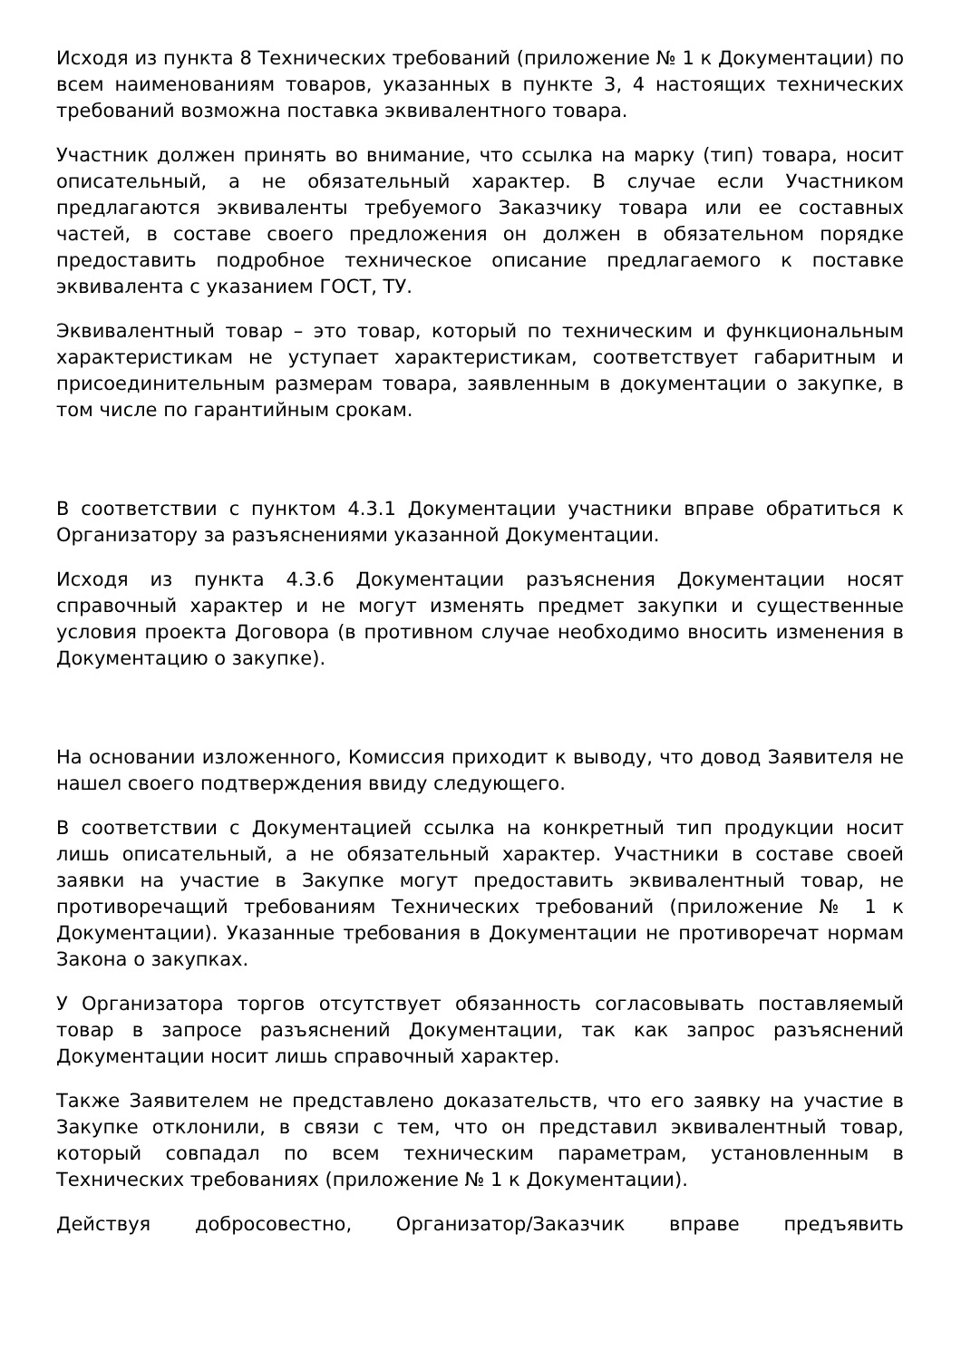Исходя из пункта 8 Технических требований (приложение № 1 к Документации) по всем наименованиям товаров, указанных в пункте 3, 4 настоящих технических требований возможна поставка эквивалентного товара.
Участник должен принять во внимание, что ссылка на марку (тип) товара, носит описательный, а не обязательный характер. В случае если Участником предлагаются эквиваленты требуемого Заказчику товара или ее составных частей, в составе своего предложения он должен в обязательном порядке предоставить подробное техническое описание предлагаемого к поставке эквивалента с указанием ГОСТ, ТУ.
Эквивалентный товар – это товар, который по техническим и функциональным характеристикам не уступает характеристикам, соответствует габаритным и присоединительным размерам товара, заявленным в документации о закупке, в том числе по гарантийным срокам.
В соответствии с пунктом 4.3.1 Документации участники вправе обратиться к Организатору за разъяснениями указанной Документации.
Исходя из пункта 4.3.6 Документации разъяснения Документации носят справочный характер и не могут изменять предмет закупки и существенные условия проекта Договора (в противном случае необходимо вносить изменения в Документацию о закупке).
На основании изложенного, Комиссия приходит к выводу, что довод Заявителя не нашел своего подтверждения ввиду следующего.
В соответствии с Документацией ссылка на конкретный тип продукции носит лишь описательный, а не обязательный характер. Участники в составе своей заявки на участие в Закупке могут предоставить эквивалентный товар, не противоречащий требованиям Технических требований (приложение № 1 к Документации). Указанные требования в Документации не противоречат нормам Закона о закупках.
У Организатора торгов отсутствует обязанность согласовывать поставляемый товар в запросе разъяснений Документации, так как запрос разъяснений Документации носит лишь справочный характер.
Также Заявителем не представлено доказательств, что его заявку на участие в Закупке отклонили, в связи с тем, что он представил эквивалентный товар, который совпадал по всем техническим параметрам, установленным в Технических требованиях (приложение № 1 к Документации).
Действуя добросовестно, Организатор/Заказчик вправе предъявить